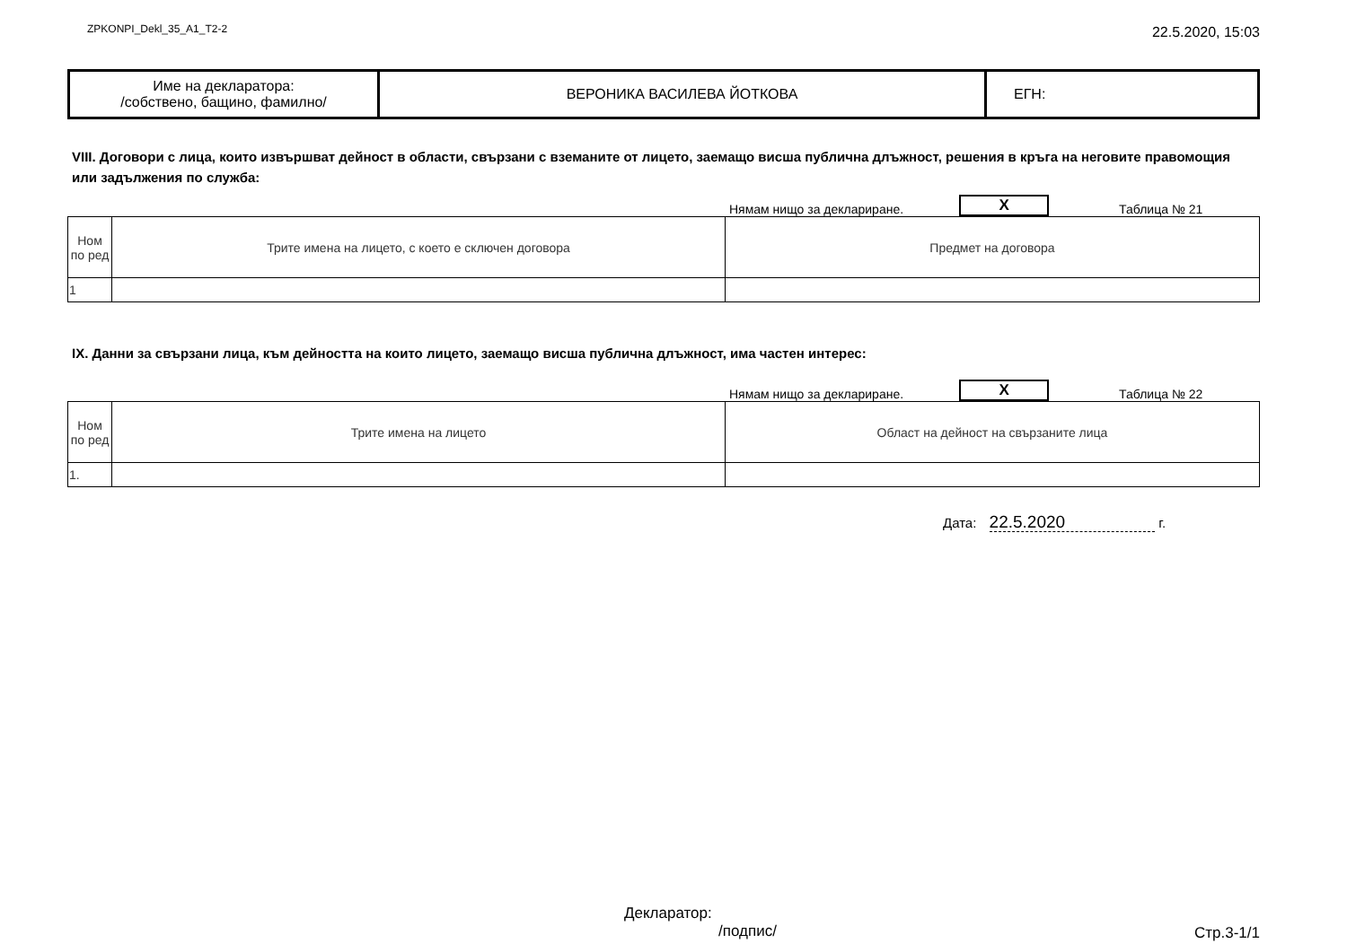ZPKONPI_Dekl_35_A1_T2-2
22.5.2020, 15:03
| Име на декларатора: /собствено, бащино, фамилно/ | ВЕРОНИКА ВАСИЛЕВА ЙОТКОВА | ЕГН: |
VIII. Договори с лица, които извършват дейност в области, свързани с вземаните от лицето, заемащо висша публична длъжност, решения в кръга на неговите правомощия или задължения по служба:
Нямам нищо за деклариране. X Таблица № 21
| Ном по ред | Трите имена на лицето, с което е сключен договора | Предмет на договора |
| --- | --- | --- |
| 1 | | |
IX. Данни за свързани лица, към дейността на които лицето, заемащо висша публична длъжност, има частен интерес:
Нямам нищо за деклариране. X Таблица № 22
| Ном по ред | Трите имена на лицето | Област на дейност на свързаните лица |
| --- | --- | --- |
| 1. | | |
Дата: 22.5.2020 г.
Декларатор:
/подпис/
Стр.3-1/1